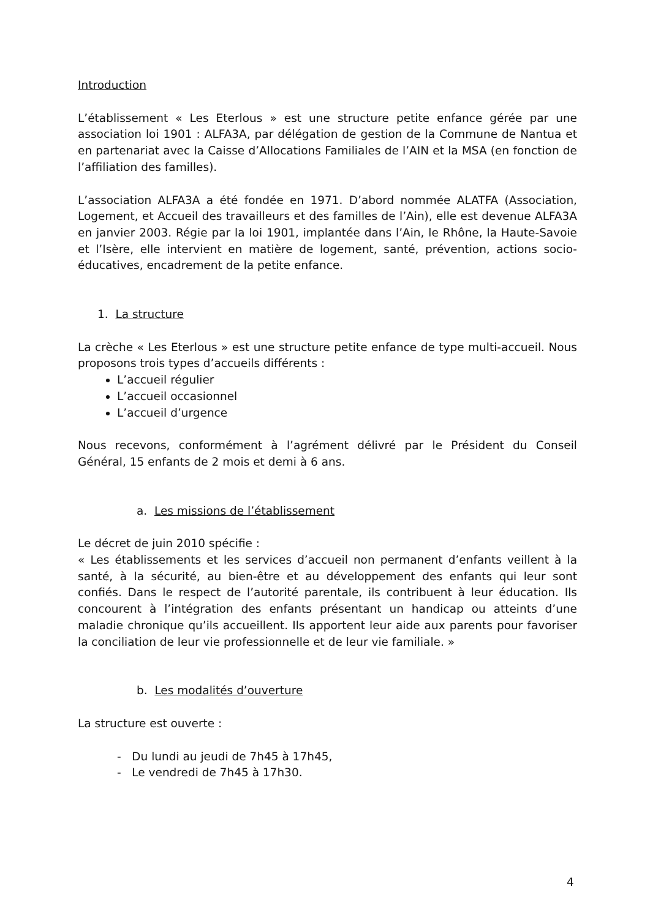Introduction
L’établissement « Les Eterlous » est une structure petite enfance gérée par une association loi 1901 : ALFA3A, par délégation de gestion de la Commune de Nantua et en partenariat avec la Caisse d’Allocations Familiales de l’AIN et la MSA (en fonction de l’affiliation des familles).
L’association ALFA3A a été fondée en 1971. D’abord nommée ALATFA (Association, Logement, et Accueil des travailleurs et des familles de l’Ain), elle est devenue ALFA3A en janvier 2003. Régie par la loi 1901, implantée dans l’Ain, le Rhône, la Haute-Savoie et l’Isère, elle intervient en matière de logement, santé, prévention, actions socio-éducatives, encadrement de la petite enfance.
1. La structure
La crèche « Les Eterlous » est une structure petite enfance de type multi-accueil. Nous proposons trois types d’accueils différents :
L’accueil régulier
L’accueil occasionnel
L’accueil d’urgence
Nous recevons, conformément à l’agrément délivré par le Président du Conseil Général, 15 enfants de 2 mois et demi à 6 ans.
a. Les missions de l’établissement
Le décret de juin 2010 spécifie :
« Les établissements et les services d’accueil non permanent d’enfants veillent à la santé, à la sécurité, au bien-être et au développement des enfants qui leur sont confiés. Dans le respect de l’autorité parentale, ils contribuent à leur éducation. Ils concourent à l’intégration des enfants présentant un handicap ou atteints d’une maladie chronique qu’ils accueillent. Ils apportent leur aide aux parents pour favoriser la conciliation de leur vie professionnelle et de leur vie familiale. »
b. Les modalités d’ouverture
La structure est ouverte :
- Du lundi au jeudi de 7h45 à 17h45,
- Le vendredi de 7h45 à 17h30.
4